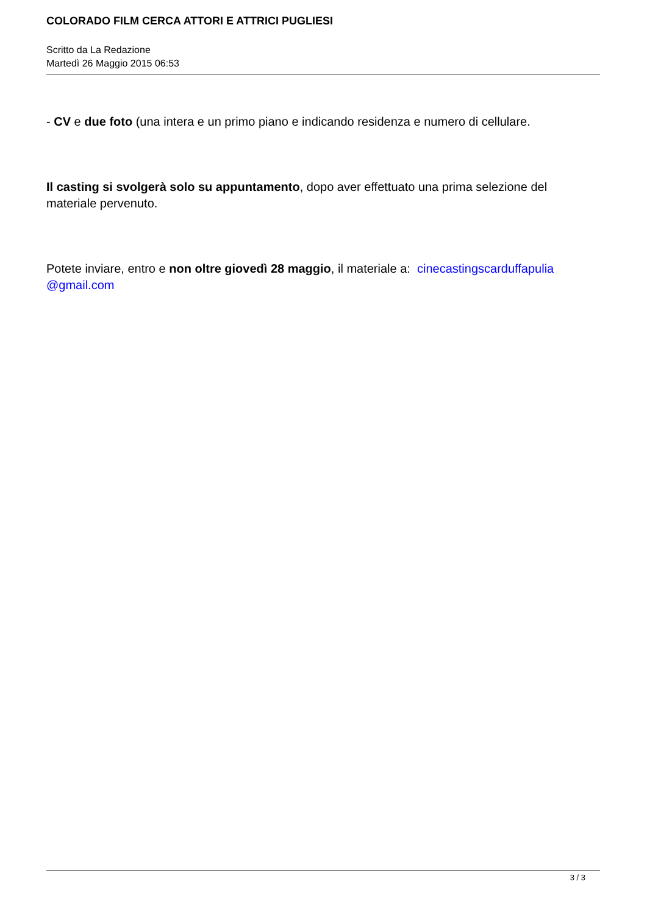COLORADO FILM CERCA ATTORI E ATTRICI PUGLIESI
Scritto da La Redazione
Martedì 26 Maggio 2015 06:53
- CV e due foto (una intera e un primo piano e indicando residenza e numero di cellulare.
Il casting si svolgerà solo su appuntamento, dopo aver effettuato una prima selezione del materiale pervenuto.
Potete inviare, entro e non oltre giovedì 28 maggio, il materiale a: cinecastingscarduffapulia @gmail.com
3 / 3